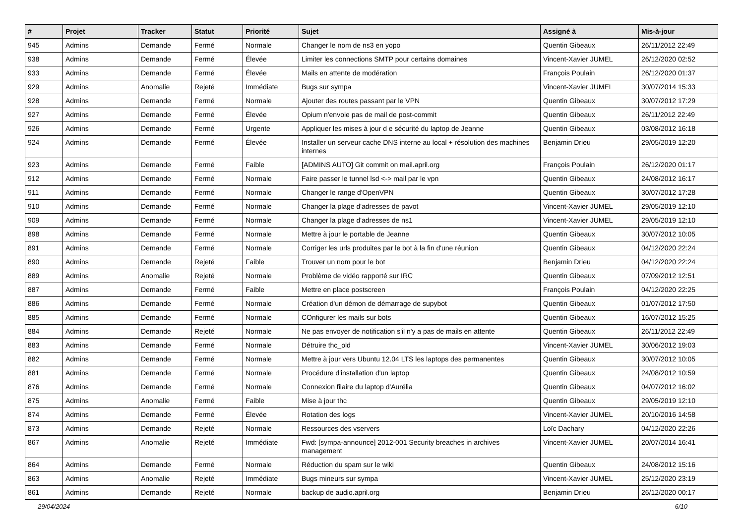| # | Projet | Tracker | Statut | Priorité | Sujet | Assigné à | Mis-à-jour |
| --- | --- | --- | --- | --- | --- | --- | --- |
| 945 | Admins | Demande | Fermé | Normale | Changer le nom de ns3 en yopo | Quentin Gibeaux | 26/11/2012 22:49 |
| 938 | Admins | Demande | Fermé | Élevée | Limiter les connections SMTP pour certains domaines | Vincent-Xavier JUMEL | 26/12/2020 02:52 |
| 933 | Admins | Demande | Fermé | Élevée | Mails en attente de modération | François Poulain | 26/12/2020 01:37 |
| 929 | Admins | Anomalie | Rejeté | Immédiate | Bugs sur sympa | Vincent-Xavier JUMEL | 30/07/2014 15:33 |
| 928 | Admins | Demande | Fermé | Normale | Ajouter des routes passant par le VPN | Quentin Gibeaux | 30/07/2012 17:29 |
| 927 | Admins | Demande | Fermé | Élevée | Opium n'envoie pas de mail de post-commit | Quentin Gibeaux | 26/11/2012 22:49 |
| 926 | Admins | Demande | Fermé | Urgente | Appliquer les mises à jour d e sécurité du laptop de Jeanne | Quentin Gibeaux | 03/08/2012 16:18 |
| 924 | Admins | Demande | Fermé | Élevée | Installer un serveur cache DNS interne au local + résolution des machines internes | Benjamin Drieu | 29/05/2019 12:20 |
| 923 | Admins | Demande | Fermé | Faible | [ADMINS AUTO] Git commit on mail.april.org | François Poulain | 26/12/2020 01:17 |
| 912 | Admins | Demande | Fermé | Normale | Faire passer le tunnel lsd <-> mail par le vpn | Quentin Gibeaux | 24/08/2012 16:17 |
| 911 | Admins | Demande | Fermé | Normale | Changer le range d'OpenVPN | Quentin Gibeaux | 30/07/2012 17:28 |
| 910 | Admins | Demande | Fermé | Normale | Changer la plage d'adresses de pavot | Vincent-Xavier JUMEL | 29/05/2019 12:10 |
| 909 | Admins | Demande | Fermé | Normale | Changer la plage d'adresses de ns1 | Vincent-Xavier JUMEL | 29/05/2019 12:10 |
| 898 | Admins | Demande | Fermé | Normale | Mettre à jour le portable de Jeanne | Quentin Gibeaux | 30/07/2012 10:05 |
| 891 | Admins | Demande | Fermé | Normale | Corriger les urls produites par le bot à la fin d'une réunion | Quentin Gibeaux | 04/12/2020 22:24 |
| 890 | Admins | Demande | Rejeté | Faible | Trouver un nom pour le bot | Benjamin Drieu | 04/12/2020 22:24 |
| 889 | Admins | Anomalie | Rejeté | Normale | Problème de vidéo rapporté sur IRC | Quentin Gibeaux | 07/09/2012 12:51 |
| 887 | Admins | Demande | Fermé | Faible | Mettre en place postscreen | François Poulain | 04/12/2020 22:25 |
| 886 | Admins | Demande | Fermé | Normale | Création d'un démon de démarrage de supybot | Quentin Gibeaux | 01/07/2012 17:50 |
| 885 | Admins | Demande | Fermé | Normale | COnfigurer les mails sur bots | Quentin Gibeaux | 16/07/2012 15:25 |
| 884 | Admins | Demande | Rejeté | Normale | Ne pas envoyer de notification s'il n'y a pas de mails en attente | Quentin Gibeaux | 26/11/2012 22:49 |
| 883 | Admins | Demande | Fermé | Normale | Détruire thc_old | Vincent-Xavier JUMEL | 30/06/2012 19:03 |
| 882 | Admins | Demande | Fermé | Normale | Mettre à jour vers Ubuntu 12.04 LTS les laptops des permanentes | Quentin Gibeaux | 30/07/2012 10:05 |
| 881 | Admins | Demande | Fermé | Normale | Procédure d'installation d'un laptop | Quentin Gibeaux | 24/08/2012 10:59 |
| 876 | Admins | Demande | Fermé | Normale | Connexion filaire du laptop d'Aurélia | Quentin Gibeaux | 04/07/2012 16:02 |
| 875 | Admins | Anomalie | Fermé | Faible | Mise à jour thc | Quentin Gibeaux | 29/05/2019 12:10 |
| 874 | Admins | Demande | Fermé | Élevée | Rotation des logs | Vincent-Xavier JUMEL | 20/10/2016 14:58 |
| 873 | Admins | Demande | Rejeté | Normale | Ressources des vservers | Loïc Dachary | 04/12/2020 22:26 |
| 867 | Admins | Anomalie | Rejeté | Immédiate | Fwd: [sympa-announce] 2012-001 Security breaches in archives management | Vincent-Xavier JUMEL | 20/07/2014 16:41 |
| 864 | Admins | Demande | Fermé | Normale | Réduction du spam sur le wiki | Quentin Gibeaux | 24/08/2012 15:16 |
| 863 | Admins | Anomalie | Rejeté | Immédiate | Bugs mineurs sur sympa | Vincent-Xavier JUMEL | 25/12/2020 23:19 |
| 861 | Admins | Demande | Rejeté | Normale | backup de audio.april.org | Benjamin Drieu | 26/12/2020 00:17 |
29/04/2024 6/10